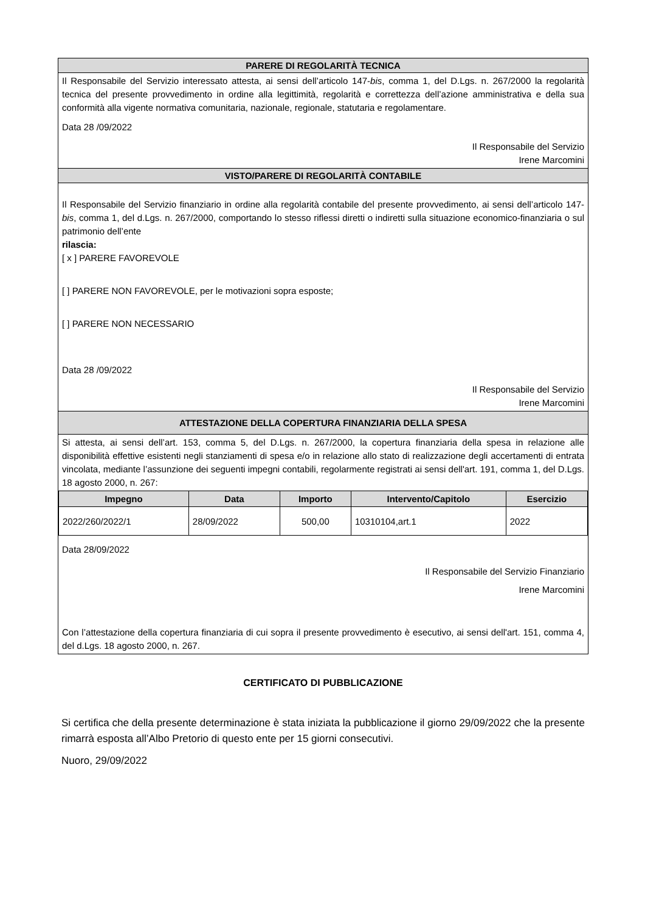PARERE DI REGOLARITÀ TECNICA
Il Responsabile del Servizio interessato attesta, ai sensi dell’articolo 147-bis, comma 1, del D.Lgs. n. 267/2000 la regolarità tecnica del presente provvedimento in ordine alla legittimità, regolarità e correttezza dell’azione amministrativa e della sua conformità alla vigente normativa comunitaria, nazionale, regionale, statutaria e regolamentare.
Data 28 /09/2022
Il Responsabile del Servizio
Irene Marcomini
VISTO/PARERE DI REGOLARITÀ CONTABILE
Il Responsabile del Servizio finanziario in ordine alla regolarità contabile del presente provvedimento, ai sensi dell’articolo 147-bis, comma 1, del d.Lgs. n. 267/2000, comportando lo stesso riflessi diretti o indiretti sulla situazione economico-finanziaria o sul patrimonio dell’ente
rilascia:
[ x ] PARERE FAVOREVOLE
[ ] PARERE NON FAVOREVOLE, per le motivazioni sopra esposte;
[ ] PARERE NON NECESSARIO
Data 28 /09/2022
Il Responsabile del Servizio
Irene Marcomini
ATTESTAZIONE DELLA COPERTURA FINANZIARIA DELLA SPESA
Si attesta, ai sensi dell’art. 153, comma 5, del D.Lgs. n. 267/2000, la copertura finanziaria della spesa in relazione alle disponibilità effettive esistenti negli stanziamenti di spesa e/o in relazione allo stato di realizzazione degli accertamenti di entrata vincolata, mediante l’assunzione dei seguenti impegni contabili, regolarmente registrati ai sensi dell'art. 191, comma 1, del D.Lgs. 18 agosto 2000, n. 267:
| Impegno | Data | Importo | Intervento/Capitolo | Esercizio |
| --- | --- | --- | --- | --- |
| 2022/260/2022/1 | 28/09/2022 | 500,00 | 10310104,art.1 | 2022 |
Data 28/09/2022
Il Responsabile del Servizio Finanziario
Irene Marcomini
Con l’attestazione della copertura finanziaria di cui sopra il presente provvedimento è esecutivo, ai sensi dell'art. 151, comma 4, del d.Lgs. 18 agosto 2000, n. 267.
CERTIFICATO DI PUBBLICAZIONE
Si certifica che della presente determinazione è stata iniziata la pubblicazione il giorno 29/09/2022 che la presente rimarrà esposta all’Albo Pretorio di questo ente per 15 giorni consecutivi.
Nuoro, 29/09/2022